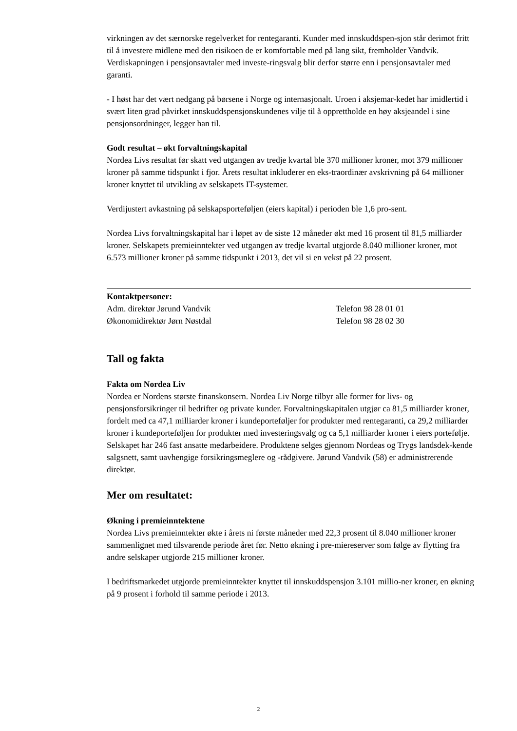virkningen av det særnorske regelverket for rentegaranti. Kunder med innskuddspen-sjon står derimot fritt til å investere midlene med den risikoen de er komfortable med på lang sikt, fremholder Vandvik. Verdiskapningen i pensjonsavtaler med investe-ringsvalg blir derfor større enn i pensjonsavtaler med garanti.
- I høst har det vært nedgang på børsene i Norge og internasjonalt. Uroen i aksjemar-kedet har imidlertid i svært liten grad påvirket innskuddspensjonskundenes vilje til å opprettholde en høy aksjeandel i sine pensjonsordninger, legger han til.
Godt resultat – økt forvaltningskapital
Nordea Livs resultat før skatt ved utgangen av tredje kvartal ble 370 millioner kroner, mot 379 millioner kroner på samme tidspunkt i fjor. Årets resultat inkluderer en eks-traordinær avskrivning på 64 millioner kroner knyttet til utvikling av selskapets IT-systemer.
Verdijustert avkastning på selskapsporteføljen (eiers kapital) i perioden ble 1,6 pro-sent.
Nordea Livs forvaltningskapital har i løpet av de siste 12 måneder økt med 16 prosent til 81,5 milliarder kroner. Selskapets premieinntekter ved utgangen av tredje kvartal utgjorde 8.040 millioner kroner, mot 6.573 millioner kroner på samme tidspunkt i 2013, det vil si en vekst på 22 prosent.
Kontaktpersoner:
Adm. direktør Jørund Vandvik Telefon 98 28 01 01
Økonomidirektør Jørn Nøstdal Telefon 98 28 02 30
Tall og fakta
Fakta om Nordea Liv
Nordea er Nordens største finanskonsern. Nordea Liv Norge tilbyr alle former for livs- og pensjonsforsikringer til bedrifter og private kunder. Forvaltningskapitalen utgjør ca 81,5 milliarder kroner, fordelt med ca 47,1 milliarder kroner i kundeporteføljer for produkter med rentegaranti, ca 29,2 milliarder kroner i kundeporteføljen for produkter med investeringsvalg og ca 5,1 milliarder kroner i eiers portefølje. Selskapet har 246 fast ansatte medarbeidere. Produktene selges gjennom Nordeas og Trygs landsdek-kende salgsnett, samt uavhengige forsikringsmeglere og -rådgivere. Jørund Vandvik (58) er administrerende direktør.
Mer om resultatet:
Økning i premieinntektene
Nordea Livs premieinntekter økte i årets ni første måneder med 22,3 prosent til 8.040 millioner kroner sammenlignet med tilsvarende periode året før. Netto økning i pre-miereserver som følge av flytting fra andre selskaper utgjorde 215 millioner kroner.
I bedriftsmarkedet utgjorde premieinntekter knyttet til innskuddspensjon 3.101 millio-ner kroner, en økning på 9 prosent i forhold til samme periode i 2013.
2